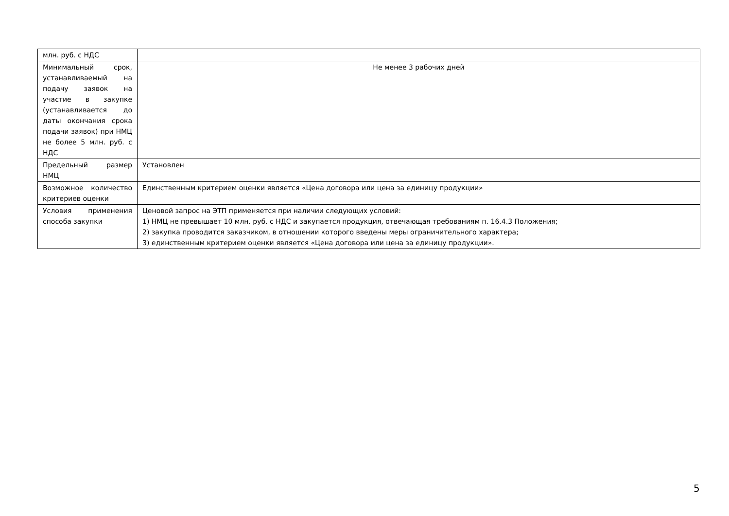| млн. руб. с НДС | |
| Минимальный срок, устанавливаемый на подачу заявок на участие в закупке (устанавливается до даты окончания срока подачи заявок) при НМЦ не более 5 млн. руб. с НДС | Не менее 3 рабочих дней |
| Предельный размер НМЦ | Установлен |
| Возможное количество критериев оценки | Единственным критерием оценки является «Цена договора или цена за единицу продукции» |
| Условия применения способа закупки | Ценовой запрос на ЭТП применяется при наличии следующих условий: 1) НМЦ не превышает 10 млн. руб. с НДС и закупается продукция, отвечающая требованиям п. 16.4.3 Положения; 2) закупка проводится заказчиком, в отношении которого введены меры ограничительного характера; 3) единственным критерием оценки является «Цена договора или цена за единицу продукции». |
5